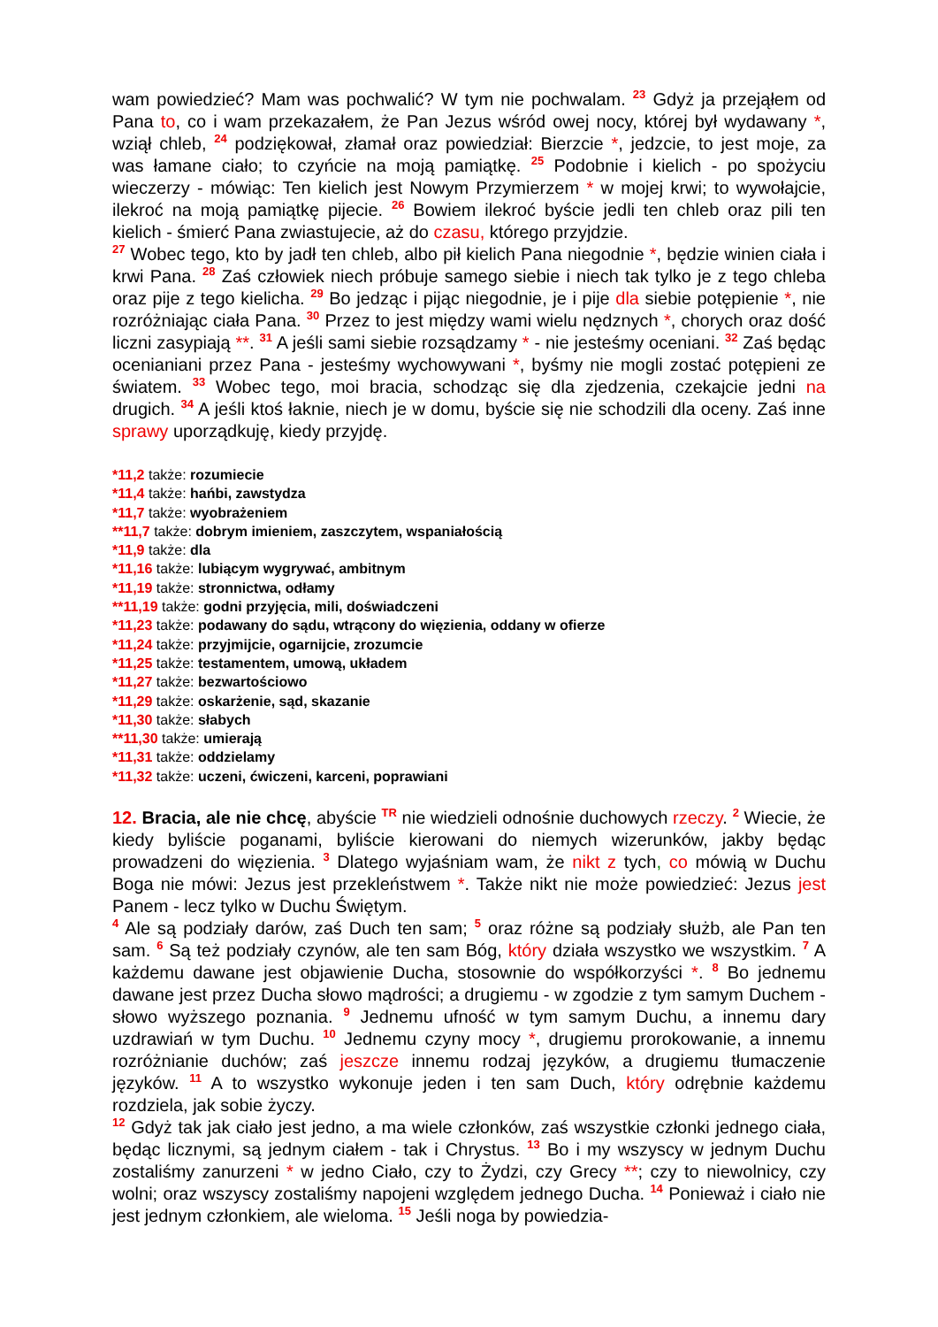wam powiedzieć? Mam was pochwalić? W tym nie pochwalam. <sup>23</sup> Gdyż ja przejąłem od Pana to, co i wam przekazałem, że Pan Jezus wśród owej nocy, której był wydawany *, wziął chleb, <sup>24</sup> podziękował, złamał oraz powiedział: Bierzcie *, jedzcie, to jest moje, za was łamane ciało; to czyńcie na moją pamiątkę. <sup>25</sup> Podobnie i kielich - po spożyciu wieczerzy - mówiąc: Ten kielich jest Nowym Przymierzem * w mojej krwi; to wywołajcie, ilekroć na moją pamiątkę pijecie. <sup>26</sup> Bowiem ilekroć byście jedli ten chleb oraz pili ten kielich - śmierć Pana zwiastujecie, aż do czasu, którego przyjdzie.
<sup>27</sup> Wobec tego, kto by jadł ten chleb, albo pił kielich Pana niegodnie *, będzie winien ciała i krwi Pana. <sup>28</sup> Zaś człowiek niech próbuje samego siebie i niech tak tylko je z tego chleba oraz pije z tego kielicha. <sup>29</sup> Bo jedząc i pijąc niegodnie, je i pije dla siebie potępienie *, nie rozróżniając ciała Pana. <sup>30</sup> Przez to jest między wami wielu nędznych *, chorych oraz dość liczni zasypiają **. <sup>31</sup> A jeśli sami siebie rozsądzamy * - nie jesteśmy oceniani. <sup>32</sup> Zaś będąc ocenianiani przez Pana - jesteśmy wychowywani *, byśmy nie mogli zostać potępieni ze światem. <sup>33</sup> Wobec tego, moi bracia, schodząc się dla zjedzenia, czekajcie jedni na drugich. <sup>34</sup> A jeśli ktoś łaknie, niech je w domu, byście się nie schodzili dla oceny. Zaś inne sprawy uporządkuję, kiedy przyjdę.
*11,2 także: rozumiecie
*11,4 także: hańbi, zawstydza
*11,7 także: wyobrażeniem
**11,7 także: dobrym imieniem, zaszczytem, wspaniałością
*11,9 także: dla
*11,16 także: lubiącym wygrywać, ambitnym
*11,19 także: stronnictwa, odłamy
**11,19 także: godni przyjęcia, mili, doświadczeni
*11,23 także: podawany do sądu, wtrącony do więzienia, oddany w ofierze
*11,24 także: przyjmijcie, ogarnijcie, zrozumcie
*11,25 także: testamentem, umową, układem
*11,27 także: bezwartościowo
*11,29 także: oskarżenie, sąd, skazanie
*11,30 także: słabych
**11,30 także: umierają
*11,31 także: oddzielamy
*11,32 także: uczeni, ćwiczeni, karceni, poprawiani
12. Bracia, ale nie chcę, abyście <sup>TR</sup> nie wiedzieli odnośnie duchowych rzeczy. <sup>2</sup> Wiecie, że kiedy byliście poganami, byliście kierowani do niemych wizerunków, jakby będąc prowadzeni do więzienia. <sup>3</sup> Dlatego wyjaśniam wam, że nikt z tych, co mówią w Duchu Boga nie mówi: Jezus jest przekleństwem *. Także nikt nie może powiedzieć: Jezus jest Panem - lecz tylko w Duchu Świętym.
<sup>4</sup> Ale są podziały darów, zaś Duch ten sam; <sup>5</sup> oraz różne są podziały służb, ale Pan ten sam. <sup>6</sup> Są też podziały czynów, ale ten sam Bóg, który działa wszystko we wszystkim. <sup>7</sup> A każdemu dawane jest objawienie Ducha, stosownie do współkorzyści *. <sup>8</sup> Bo jednemu dawane jest przez Ducha słowo mądrości; a drugiemu - w zgodzie z tym samym Duchem - słowo wyższego poznania. <sup>9</sup> Jednemu ufność w tym samym Duchu, a innemu dary uzdrawiań w tym Duchu. <sup>10</sup> Jednemu czyny mocy *, drugiemu prorokowanie, a innemu rozróżnianie duchów; zaś jeszcze innemu rodzaj języków, a drugiemu tłumaczenie języków. <sup>11</sup> A to wszystko wykonuje jeden i ten sam Duch, który odrębnie każdemu rozdziela, jak sobie życzy.
<sup>12</sup> Gdyż tak jak ciało jest jedno, a ma wiele członków, zaś wszystkie członki jednego ciała, będąc licznymi, są jednym ciałem - tak i Chrystus. <sup>13</sup> Bo i my wszyscy w jednym Duchu zostaliśmy zanurzeni * w jedno Ciało, czy to Żydzi, czy Grecy **; czy to niewolnicy, czy wolni; oraz wszyscy zostaliśmy napojeni względem jednego Ducha. <sup>14</sup> Ponieważ i ciało nie jest jednym członkiem, ale wieloma. <sup>15</sup> Jeśli noga by powiedzia-